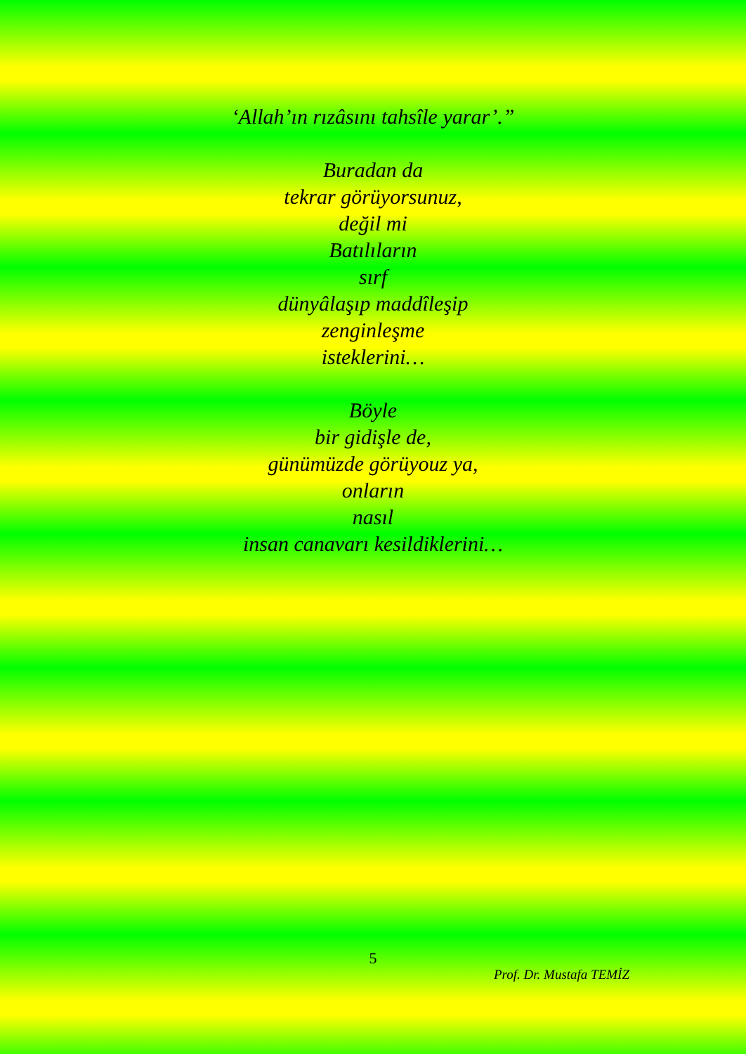‘Allah’ın rızâsını tahsîle yarar’.”
Buradan da
tekrar görüyorsunuz,
değil mi
Batılıların
sırf
dünyâlaşıp maddîleşip
zenginleşme
isteklerini…
Böyle
bir gidişle de,
günümüzde görüyouz ya,
onların
nasıl
insan canavarı kesildiklerini…
5
Prof. Dr. Mustafa TEMİZ